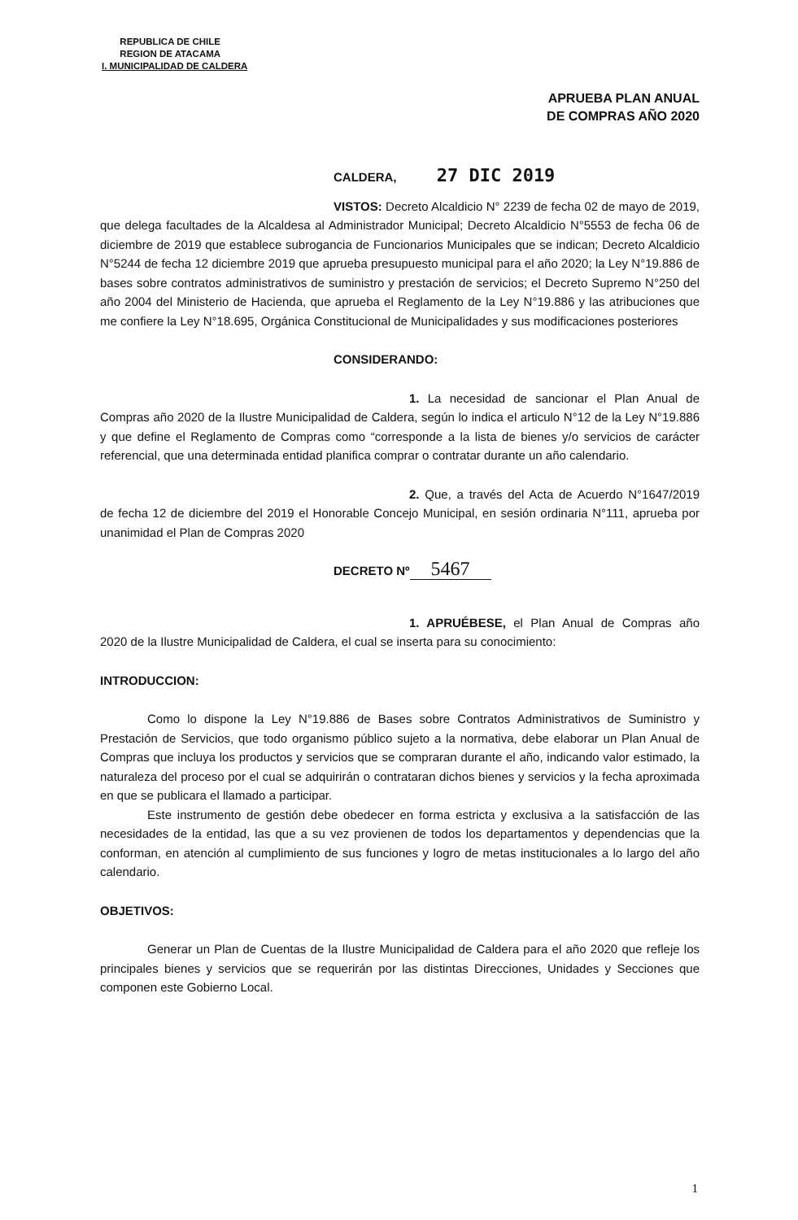REPUBLICA DE CHILE
REGION DE ATACAMA
I. MUNICIPALIDAD DE CALDERA
APRUEBA PLAN ANUAL
DE COMPRAS AÑO 2020
CALDERA, 27 DIC 2019
VISTOS: Decreto Alcaldicio N° 2239 de fecha 02 de mayo de 2019, que delega facultades de la Alcaldesa al Administrador Municipal; Decreto Alcaldicio N°5553 de fecha 06 de diciembre de 2019 que establece subrogancia de Funcionarios Municipales que se indican; Decreto Alcaldicio N°5244 de fecha 12 diciembre 2019 que aprueba presupuesto municipal para el año 2020; la Ley N°19.886 de bases sobre contratos administrativos de suministro y prestación de servicios; el Decreto Supremo N°250 del año 2004 del Ministerio de Hacienda, que aprueba el Reglamento de la Ley N°19.886 y las atribuciones que me confiere la Ley N°18.695, Orgánica Constitucional de Municipalidades y sus modificaciones posteriores
CONSIDERANDO:
1. La necesidad de sancionar el Plan Anual de Compras año 2020 de la Ilustre Municipalidad de Caldera, según lo indica el articulo N°12 de la Ley N°19.886 y que define el Reglamento de Compras como “corresponde a la lista de bienes y/o servicios de carácter referencial, que una determinada entidad planifica comprar o contratar durante un año calendario.
2. Que, a través del Acta de Acuerdo N°1647/2019 de fecha 12 de diciembre del 2019 el Honorable Concejo Municipal, en sesión ordinaria N°111, aprueba por unanimidad el Plan de Compras 2020
DECRETO Nº 5467
1. APRUÉBESE, el Plan Anual de Compras año 2020 de la Ilustre Municipalidad de Caldera, el cual se inserta para su conocimiento:
INTRODUCCION:
Como lo dispone la Ley N°19.886 de Bases sobre Contratos Administrativos de Suministro y Prestación de Servicios, que todo organismo público sujeto a la normativa, debe elaborar un Plan Anual de Compras que incluya los productos y servicios que se compraran durante el año, indicando valor estimado, la naturaleza del proceso por el cual se adquirirán o contrataran dichos bienes y servicios y la fecha aproximada en que se publicara el llamado a participar.
Este instrumento de gestión debe obedecer en forma estricta y exclusiva a la satisfacción de las necesidades de la entidad, las que a su vez provienen de todos los departamentos y dependencias que la conforman, en atención al cumplimiento de sus funciones y logro de metas institucionales a lo largo del año calendario.
OBJETIVOS:
Generar un Plan de Cuentas de la Ilustre Municipalidad de Caldera para el año 2020 que refleje los principales bienes y servicios que se requerirán por las distintas Direcciones, Unidades y Secciones que componen este Gobierno Local.
1